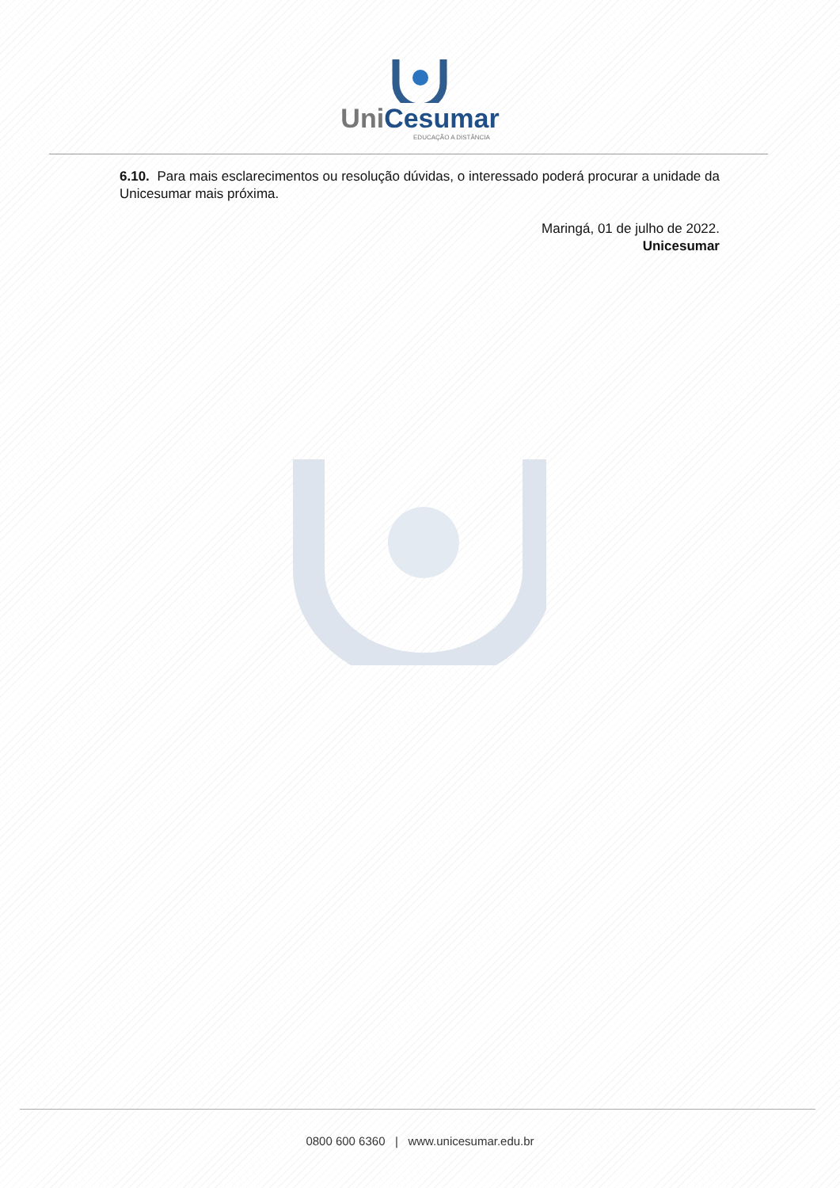Uni Cesumar
EDUCAÇÃO A DISTÂNCIA
6.10. Para mais esclarecimentos ou resolução dúvidas, o interessado poderá procurar a unidade da Unicesumar mais próxima.
Maringá, 01 de julho de 2022.
Unicesumar
0800 600 6360 | www.unicesumar.edu.br